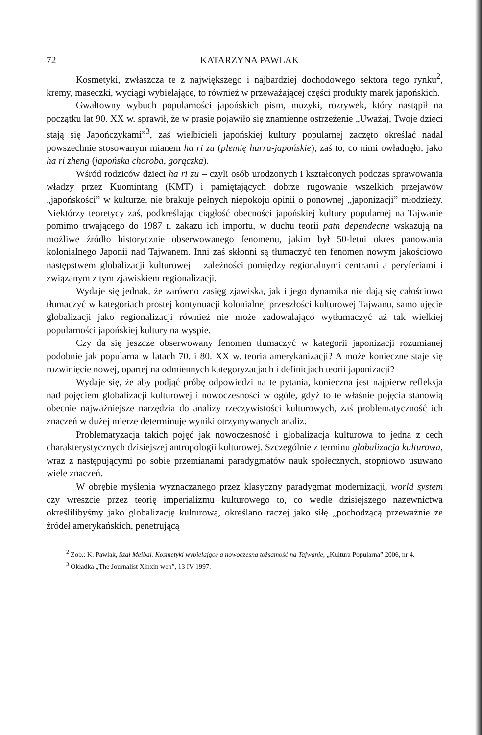72 KATARZYNA PAWLAK
Kosmetyki, zwłaszcza te z największego i najbardziej dochodowego sektora tego rynku<sup>2</sup>, kremy, maseczki, wyciągi wybielające, to również w przeważającej części produkty marek japońskich.
Gwałtowny wybuch popularności japońskich pism, muzyki, rozrywek, który nastąpił na początku lat 90. XX w. sprawił, że w prasie pojawiło się znamienne ostrzeżenie „Uważaj, Twoje dzieci stają się Japończykami”<sup>3</sup>, zaś wielbicieli japońskiej kultury popularnej zaczęto określać nadal powszechnie stosowanym mianem ha ri zu (plemię hurra-japońskie), zaś to, co nimi owładnęło, jako ha ri zheng (japońska choroba, gorączka).
Wśród rodziców dzieci ha ri zu – czyli osób urodzonych i kształconych podczas sprawowania władzy przez Kuomintang (KMT) i pamiętających dobrze rugowanie wszelkich przejawów „japońskości” w kulturze, nie brakuje pełnych niepokoju opinii o ponownej „japonizacji” młodzieży. Niektórzy teoretycy zaś, podkreślając ciągłość obecności japońskiej kultury popularnej na Tajwanie pomimo trwającego do 1987 r. zakazu ich importu, w duchu teorii path dependecne wskazują na możliwe źródło historycznie obserwowanego fenomenu, jakim był 50-letni okres panowania kolonialnego Japonii nad Tajwanem. Inni zaś skłonni są tłumaczyć ten fenomen nowym jakościowo następstwem globalizacji kulturowej – zależności pomiędzy regionalnymi centrami a peryferiami i związanym z tym zjawiskiem regionalizacji.
Wydaje się jednak, że zarówno zasięg zjawiska, jak i jego dynamika nie dają się całościowo tłumaczyć w kategoriach prostej kontynuacji kolonialnej przeszłości kulturowej Tajwanu, samo ujęcie globalizacji jako regionalizacji również nie może zadowalająco wytłumaczyć aż tak wielkiej popularności japońskiej kultury na wyspie.
Czy da się jeszcze obserwowany fenomen tłumaczyć w kategorii japonizacji rozumianej podobnie jak popularna w latach 70. i 80. XX w. teoria amerykanizacji? A może konieczne staje się rozwinięcie nowej, opartej na odmiennych kategoryzacjach i definicjach teorii japonizacji?
Wydaje się, że aby podjąć próbę odpowiedzi na te pytania, konieczna jest najpierw refleksja nad pojęciem globalizacji kulturowej i nowoczesności w ogóle, gdyż to te właśnie pojęcia stanowią obecnie najważniejsze narzędzia do analizy rzeczywistości kulturowych, zaś problematyczność ich znaczeń w dużej mierze determinuje wyniki otrzymywanych analiz.
Problematyzacja takich pojęć jak nowoczesność i globalizacja kulturowa to jedna z cech charakterystycznych dzisiejszej antropologii kulturowej. Szczególnie z terminu globalizacja kulturowa, wraz z następującymi po sobie przemianami paradygmatów nauk społecznych, stopniowo usuwano wiele znaczeń.
W obrębie myślenia wyznaczanego przez klasyczny paradygmat modernizacji, world system czy wreszcie przez teorię imperializmu kulturowego to, co wedle dzisiejszego nazewnictwa określilibyśmy jako globalizację kulturową, określano raczej jako siłę „pochodzącą przeważnie ze źródeł amerykańskich, penetrującą
<sup>2</sup> Zob.: K. Pawlak, Szał Meibai. Kosmetyki wybielające a nowoczesna tożsamość na Tajwanie, „Kultura Popularna” 2006, nr 4.
<sup>3</sup> Okładka „The Journalist Xinxin wen”, 13 IV 1997.